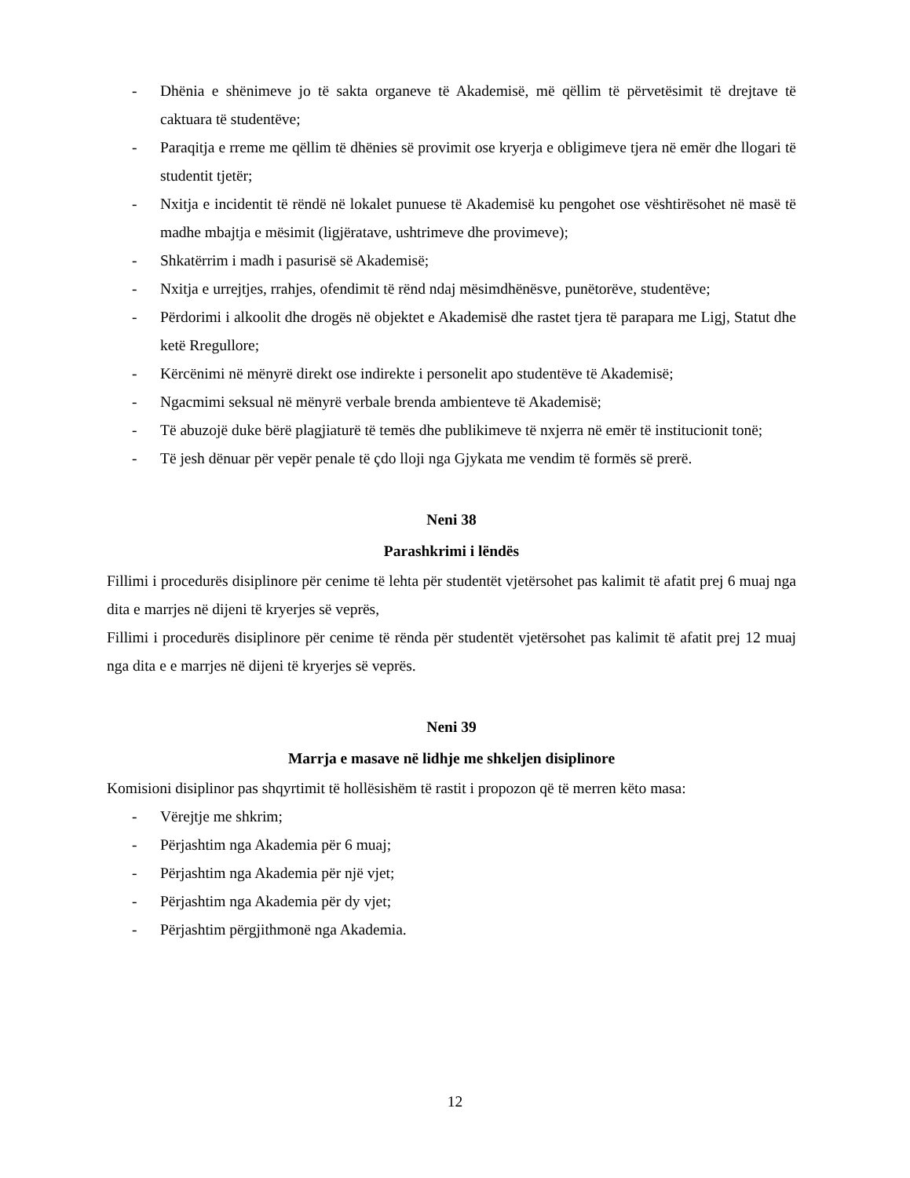- Dhënia e shënimeve jo të sakta organeve të Akademisë, më qëllim të përvetësimit të drejtave të caktuara të studentëve;
- Paraqitja e rreme me qëllim të dhënies së provimit ose kryerja e obligimeve tjera në emër dhe llogari të studentit tjetër;
- Nxitja e incidentit të rëndë në lokalet punuese të Akademisë ku pengohet ose vështirësohet në masë të madhe mbajtja e mësimit (ligjëratave, ushtrimeve dhe provimeve);
- Shkatërrim i madh i pasurisë së Akademisë;
- Nxitja e urrejtjes, rrahjes, ofendimit të rënd ndaj mësimdhënësve, punëtorëve, studentëve;
- Përdorimi i alkoolit dhe drogës në objektet e Akademisë dhe rastet tjera të parapara me Ligj, Statut dhe ketë Rregullore;
- Kërcënimi në mënyrë direkt ose indirekte i personelit apo studentëve të Akademisë;
- Ngacmimi seksual në mënyrë verbale brenda ambienteve të Akademisë;
- Të abuzojë duke bërë plagjiaturë të temës dhe publikimeve të nxjerra në emër të institucionit tonë;
- Të jesh dënuar për vepër penale të çdo lloji nga Gjykata me vendim të formës së prerë.
Neni 38
Parashkrimi i lëndës
Fillimi i procedurës disiplinore për cenime të lehta për studentët vjetërsohet pas kalimit të afatit prej 6 muaj nga dita e marrjes në dijeni të kryerjes së veprës,
Fillimi i procedurës disiplinore për cenime të rënda për studentët vjetërsohet pas kalimit të afatit prej 12 muaj nga dita e e marrjes në dijeni të kryerjes së veprës.
Neni 39
Marrja e masave në lidhje me shkeljen disiplinore
Komisioni disiplinor pas shqyrtimit të hollësishëm të rastit i propozon që të merren këto masa:
- Vërejtje me shkrim;
- Përjashtim nga Akademia për 6 muaj;
- Përjashtim nga Akademia për një vjet;
- Përjashtim nga Akademia për dy vjet;
- Përjashtim përgjithmonë nga Akademia.
12